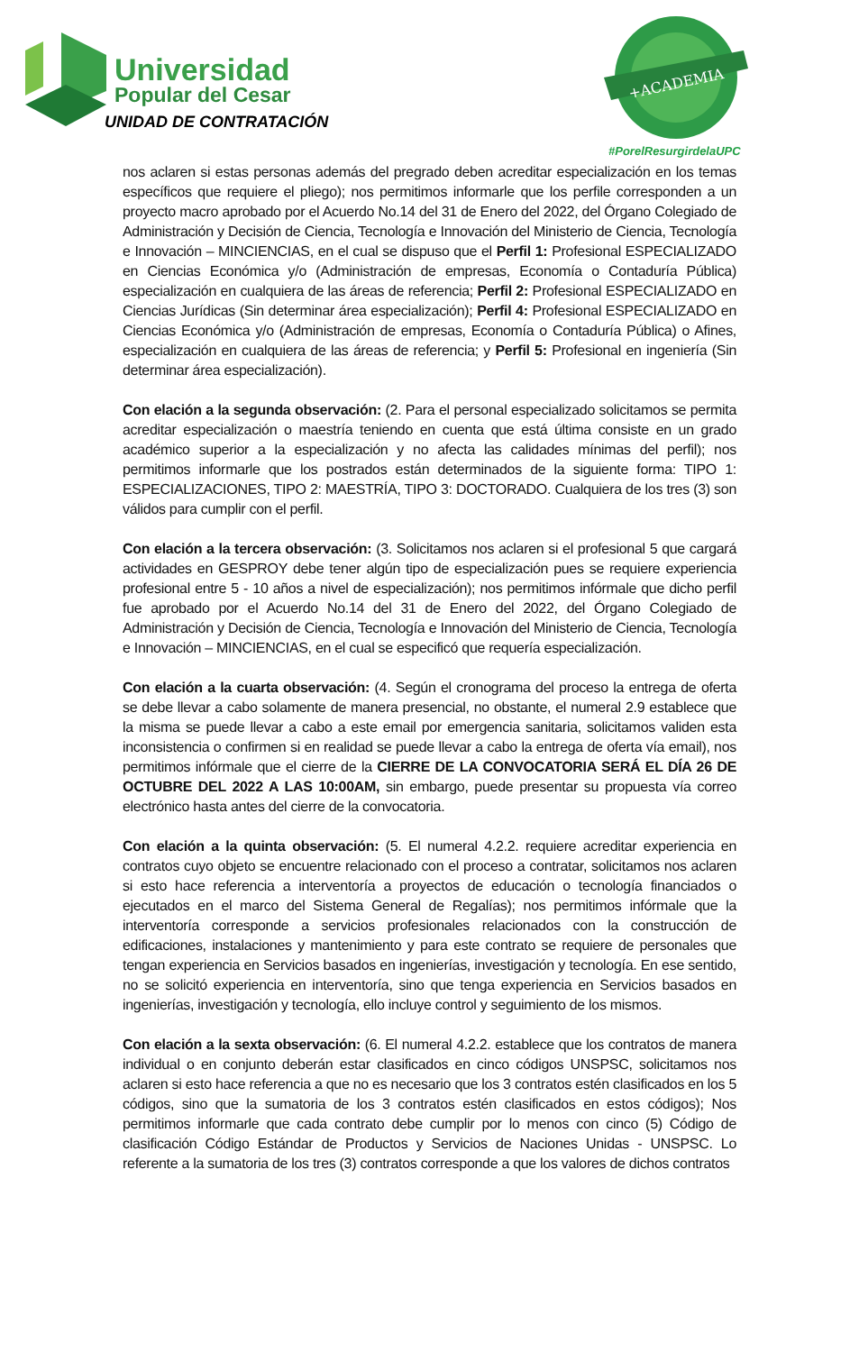Universidad
Popular del Cesar
UNIDAD DE CONTRATACIÓN
+ACADEMIA
#PorelResurgirdelaUPC
nos aclaren si estas personas además del pregrado deben acreditar especialización en los temas específicos que requiere el pliego); nos permitimos informarle que los perfile corresponden a un proyecto macro aprobado por el Acuerdo No.14 del 31 de Enero del 2022, del Órgano Colegiado de Administración y Decisión de Ciencia, Tecnología e Innovación del Ministerio de Ciencia, Tecnología e Innovación – MINCIENCIAS, en el cual se dispuso que el Perfil 1: Profesional ESPECIALIZADO en Ciencias Económica y/o (Administración de empresas, Economía o Contaduría Pública) especialización en cualquiera de las áreas de referencia; Perfil 2: Profesional ESPECIALIZADO en Ciencias Jurídicas (Sin determinar área especialización); Perfil 4: Profesional ESPECIALIZADO en Ciencias Económica y/o (Administración de empresas, Economía o Contaduría Pública) o Afines, especialización en cualquiera de las áreas de referencia; y Perfil 5: Profesional en ingeniería (Sin determinar área especialización).
Con elación a la segunda observación: (2. Para el personal especializado solicitamos se permita acreditar especialización o maestría teniendo en cuenta que está última consiste en un grado académico superior a la especialización y no afecta las calidades mínimas del perfil); nos permitimos informarle que los postrados están determinados de la siguiente forma: TIPO 1: ESPECIALIZACIONES, TIPO 2: MAESTRÍA, TIPO 3: DOCTORADO. Cualquiera de los tres (3) son válidos para cumplir con el perfil.
Con elación a la tercera observación: (3. Solicitamos nos aclaren si el profesional 5 que cargará actividades en GESPROY debe tener algún tipo de especialización pues se requiere experiencia profesional entre 5 - 10 años a nivel de especialización); nos permitimos infórmale que dicho perfil fue aprobado por el Acuerdo No.14 del 31 de Enero del 2022, del Órgano Colegiado de Administración y Decisión de Ciencia, Tecnología e Innovación del Ministerio de Ciencia, Tecnología e Innovación – MINCIENCIAS, en el cual se especificó que requería especialización.
Con elación a la cuarta observación: (4. Según el cronograma del proceso la entrega de oferta se debe llevar a cabo solamente de manera presencial, no obstante, el numeral 2.9 establece que la misma se puede llevar a cabo a este email por emergencia sanitaria, solicitamos validen esta inconsistencia o confirmen si en realidad se puede llevar a cabo la entrega de oferta vía email), nos permitimos infórmale que el cierre de la CIERRE DE LA CONVOCATORIA SERÁ EL DÍA 26 DE OCTUBRE DEL 2022 A LAS 10:00AM, sin embargo, puede presentar su propuesta vía correo electrónico hasta antes del cierre de la convocatoria.
Con elación a la quinta observación: (5. El numeral 4.2.2. requiere acreditar experiencia en contratos cuyo objeto se encuentre relacionado con el proceso a contratar, solicitamos nos aclaren si esto hace referencia a interventoría a proyectos de educación o tecnología financiados o ejecutados en el marco del Sistema General de Regalías); nos permitimos infórmale que la interventoría corresponde a servicios profesionales relacionados con la construcción de edificaciones, instalaciones y mantenimiento y para este contrato se requiere de personales que tengan experiencia en Servicios basados en ingenierías, investigación y tecnología. En ese sentido, no se solicitó experiencia en interventoría, sino que tenga experiencia en Servicios basados en ingenierías, investigación y tecnología, ello incluye control y seguimiento de los mismos.
Con elación a la sexta observación: (6. El numeral 4.2.2. establece que los contratos de manera individual o en conjunto deberán estar clasificados en cinco códigos UNSPSC, solicitamos nos aclaren si esto hace referencia a que no es necesario que los 3 contratos estén clasificados en los 5 códigos, sino que la sumatoria de los 3 contratos estén clasificados en estos códigos); Nos permitimos informarle que cada contrato debe cumplir por lo menos con cinco (5) Código de clasificación Código Estándar de Productos y Servicios de Naciones Unidas - UNSPSC. Lo referente a la sumatoria de los tres (3) contratos corresponde a que los valores de dichos contratos